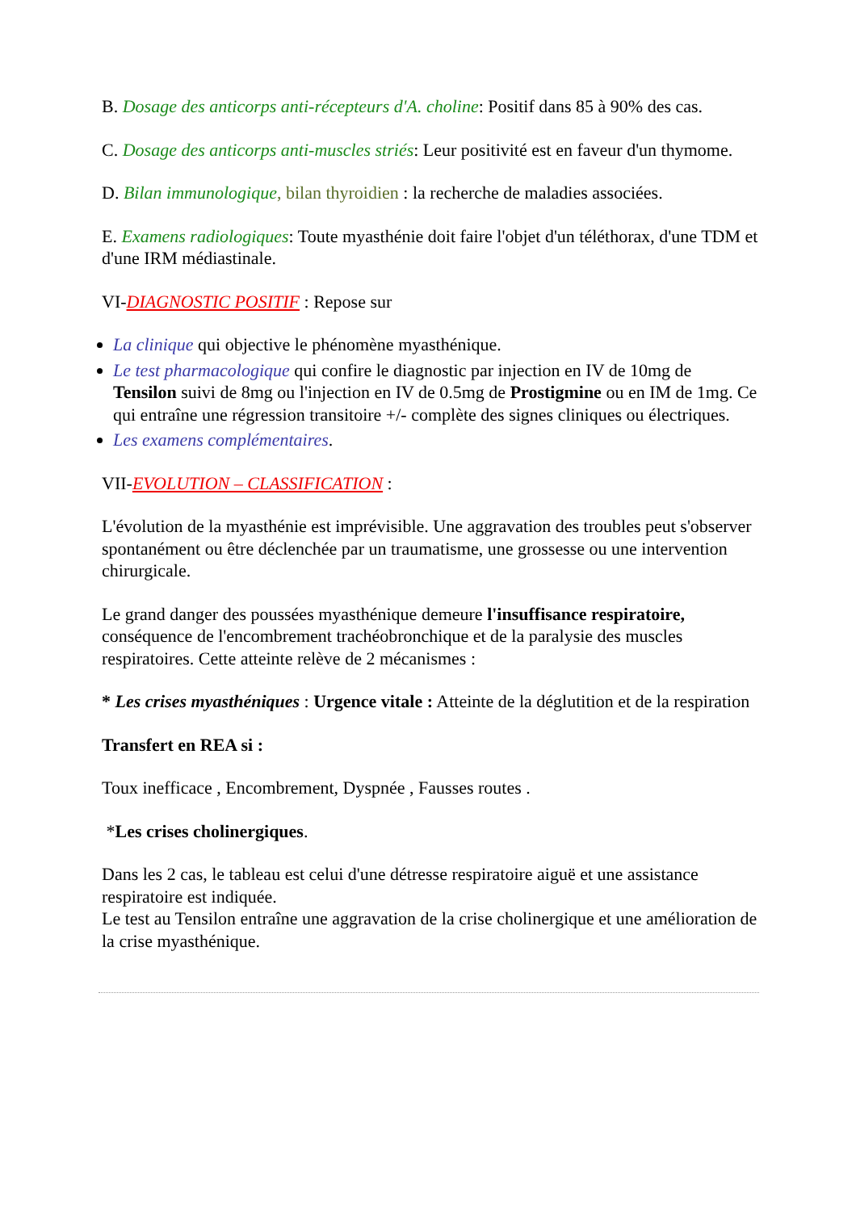B. Dosage des anticorps anti-récepteurs d'A. choline: Positif dans 85 à 90% des cas.
C. Dosage des anticorps anti-muscles striés: Leur positivité est en faveur d'un thymome.
D. Bilan immunologique, bilan thyroidien : la recherche de maladies associées.
E. Examens radiologiques: Toute myasthénie doit faire l'objet d'un téléthorax, d'une TDM et d'une IRM médiastinale.
VI-DIAGNOSTIC POSITIF : Repose sur
La clinique qui objective le phénomène myasthénique.
Le test pharmacologique qui confire le diagnostic par injection en IV de 10mg de Tensilon suivi de 8mg ou l'injection en IV de 0.5mg de Prostigmine ou en IM de 1mg. Ce qui entraîne une régression transitoire +/- complète des signes cliniques ou électriques.
Les examens complémentaires.
VII-EVOLUTION – CLASSIFICATION :
L'évolution de la myasthénie est imprévisible. Une aggravation des troubles peut s'observer spontanément ou être déclenchée par un traumatisme, une grossesse ou une intervention chirurgicale.
Le grand danger des poussées myasthénique demeure l'insuffisance respiratoire, conséquence de l'encombrement trachéobronchique et de la paralysie des muscles respiratoires. Cette atteinte relève de 2 mécanismes :
* Les crises myasthéniques : Urgence vitale : Atteinte de la déglutition et de la respiration
Transfert en REA si :
Toux inefficace , Encombrement, Dyspnée , Fausses routes .
*Les crises cholinergiques.
Dans les 2 cas, le tableau est celui d'une détresse respiratoire aiguë et une assistance respiratoire est indiquée.
Le test au Tensilon entraîne une aggravation de la crise cholinergique et une amélioration de la crise myasthénique.